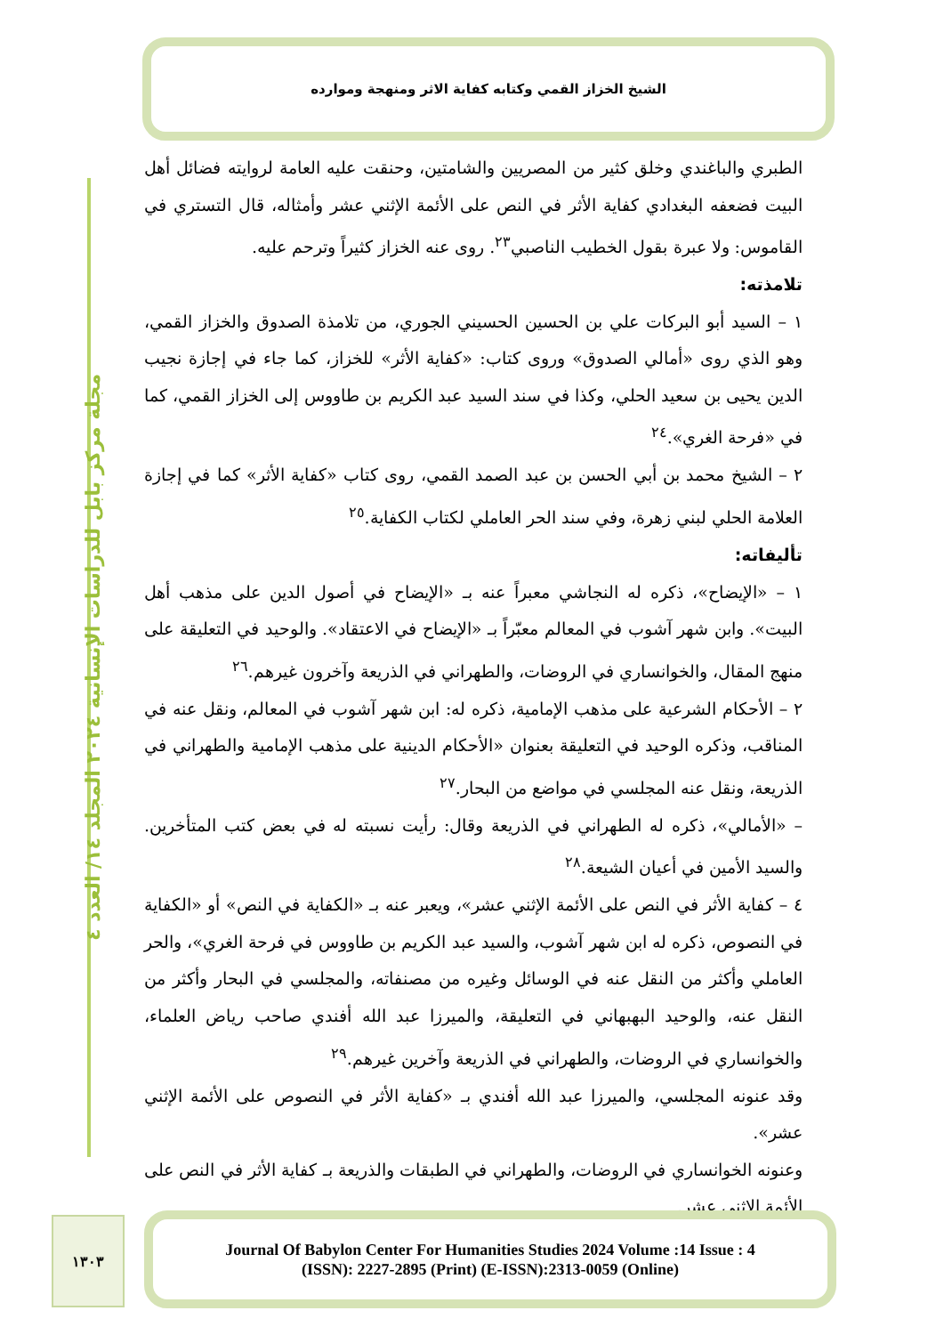الشيخ الخزاز القمي وكتابه كفاية الاثر ومنهجة وموارده
مجلة مركز بابل للدراسات الإنسانية ٢٠٢٤ المجلد ١٤/ العدد ٤
الطبري والباغندي وخلق كثير من المصريين والشامتين، وحنقت عليه العامة لروايته فضائل أهل البيت فضعفه البغدادي كفاية الأثر في النص على الأئمة الإثني عشر وأمثاله، قال التستري في القاموس: ولا عبرة بقول الخطيب الناصبي<sup>٢٣</sup>. روى عنه الخزاز كثيراً وترحم عليه.
تلامذته:
١ – السيد أبو البركات علي بن الحسين الحسيني الجوري، من تلامذة الصدوق والخزاز القمي، وهو الذي روى «أمالي الصدوق» وروى كتاب: «كفاية الأثر» للخزاز، كما جاء في إجازة نجيب الدين يحيى بن سعيد الحلي، وكذا في سند السيد عبد الكريم بن طاووس إلى الخزاز القمي، كما في «فرحة الغري».<sup>٢٤</sup>
٢ – الشيخ محمد بن أبي الحسن بن عبد الصمد القمي، روى كتاب «كفاية الأثر» كما في إجازة العلامة الحلي لبني زهرة، وفي سند الحر العاملي لكتاب الكفاية.<sup>٢٥</sup>
تأليفاته:
١ – «الإيضاح»، ذكره له النجاشي معبراً عنه بـ «الإيضاح في أصول الدين على مذهب أهل البيت». وابن شهر آشوب في المعالم معبّراً بـ «الإيضاح في الاعتقاد». والوحيد في التعليقة على منهج المقال، والخوانساري في الروضات، والطهراني في الذريعة وآخرون غيرهم.<sup>٢٦</sup>
٢ – الأحكام الشرعية على مذهب الإمامية، ذكره له: ابن شهر آشوب في المعالم، ونقل عنه في المناقب، وذكره الوحيد في التعليقة بعنوان «الأحكام الدينية على مذهب الإمامية والطهراني في الذريعة، ونقل عنه المجلسي في مواضع من البحار.<sup>٢٧</sup>
– «الأمالي»، ذكره له الطهراني في الذريعة وقال: رأيت نسبته له في بعض كتب المتأخرين. والسيد الأمين في أعيان الشيعة.<sup>٢٨</sup>
٤ – كفاية الأثر في النص على الأئمة الإثني عشر»، ويعبر عنه بـ «الكفاية في النص» أو «الكفاية في النصوص، ذكره له ابن شهر آشوب، والسيد عبد الكريم بن طاووس في فرحة الغري»، والحر العاملي وأكثر من النقل عنه في الوسائل وغيره من مصنفاته، والمجلسي في البحار وأكثر من النقل عنه، والوحيد البهبهاني في التعليقة، والميرزا عبد الله أفندي صاحب رياض العلماء، والخوانساري في الروضات، والطهراني في الذريعة وآخرين غيرهم.<sup>٢٩</sup>
وقد عنونه المجلسي، والميرزا عبد الله أفندي بـ «كفاية الأثر في النصوص على الأئمة الإثني عشر».
وعنونه الخوانساري في الروضات، والطهراني في الطبقات والذريعة بـ كفاية الأثر في النص على الأئمة الإثني عشر.
١٣٠٣
Journal Of Babylon Center For Humanities Studies 2024 Volume :14 Issue : 4
(ISSN): 2227-2895 (Print) (E-ISSN):2313-0059 (Online)